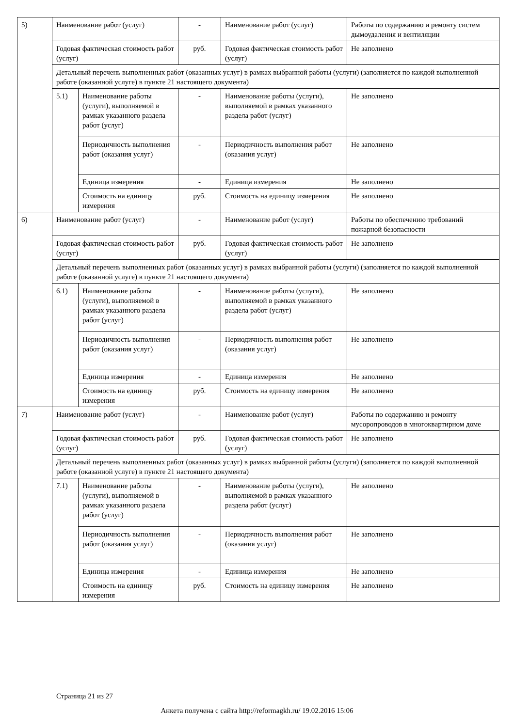| 5) | Наименование работ (услуг) | | - | Наименование работ (услуг) | Работы по содержанию и ремонту систем дымоудаления и вентиляции |
| | Годовая фактическая стоимость работ (услуг) | | руб. | Годовая фактическая стоимость работ (услуг) | Не заполнено |
| | Детальный перечень выполненных работ (оказанных услуг) в рамках выбранной работы (услуги) (заполняется по каждой выполненной работе (оказанной услуге) в пункте 21 настоящего документа) | | | | |
| | 5.1) | Наименование работы (услуги), выполняемой в рамках указанного раздела работ (услуг) | - | Наименование работы (услуги), выполняемой в рамках указанного раздела работ (услуг) | Не заполнено |
| | | Периодичность выполнения работ (оказания услуг) | - | Периодичность выполнения работ (оказания услуг) | Не заполнено |
| | | Единица измерения | - | Единица измерения | Не заполнено |
| | | Стоимость на единицу измерения | руб. | Стоимость на единицу измерения | Не заполнено |
| 6) | Наименование работ (услуг) | | - | Наименование работ (услуг) | Работы по обеспечению требований пожарной безопасности |
| | Годовая фактическая стоимость работ (услуг) | | руб. | Годовая фактическая стоимость работ (услуг) | Не заполнено |
| | Детальный перечень выполненных работ (оказанных услуг) в рамках выбранной работы (услуги) (заполняется по каждой выполненной работе (оказанной услуге) в пункте 21 настоящего документа) | | | | |
| | 6.1) | Наименование работы (услуги), выполняемой в рамках указанного раздела работ (услуг) | - | Наименование работы (услуги), выполняемой в рамках указанного раздела работ (услуг) | Не заполнено |
| | | Периодичность выполнения работ (оказания услуг) | - | Периодичность выполнения работ (оказания услуг) | Не заполнено |
| | | Единица измерения | - | Единица измерения | Не заполнено |
| | | Стоимость на единицу измерения | руб. | Стоимость на единицу измерения | Не заполнено |
| 7) | Наименование работ (услуг) | | - | Наименование работ (услуг) | Работы по содержанию и ремонту мусоропроводов в многоквартирном доме |
| | Годовая фактическая стоимость работ (услуг) | | руб. | Годовая фактическая стоимость работ (услуг) | Не заполнено |
| | Детальный перечень выполненных работ (оказанных услуг) в рамках выбранной работы (услуги) (заполняется по каждой выполненной работе (оказанной услуге) в пункте 21 настоящего документа) | | | | |
| | 7.1) | Наименование работы (услуги), выполняемой в рамках указанного раздела работ (услуг) | - | Наименование работы (услуги), выполняемой в рамках указанного раздела работ (услуг) | Не заполнено |
| | | Периодичность выполнения работ (оказания услуг) | - | Периодичность выполнения работ (оказания услуг) | Не заполнено |
| | | Единица измерения | - | Единица измерения | Не заполнено |
| | | Стоимость на единицу измерения | руб. | Стоимость на единицу измерения | Не заполнено |
Страница 21 из 27
Анкета получена с сайта http://reformagkh.ru/ 19.02.2016 15:06